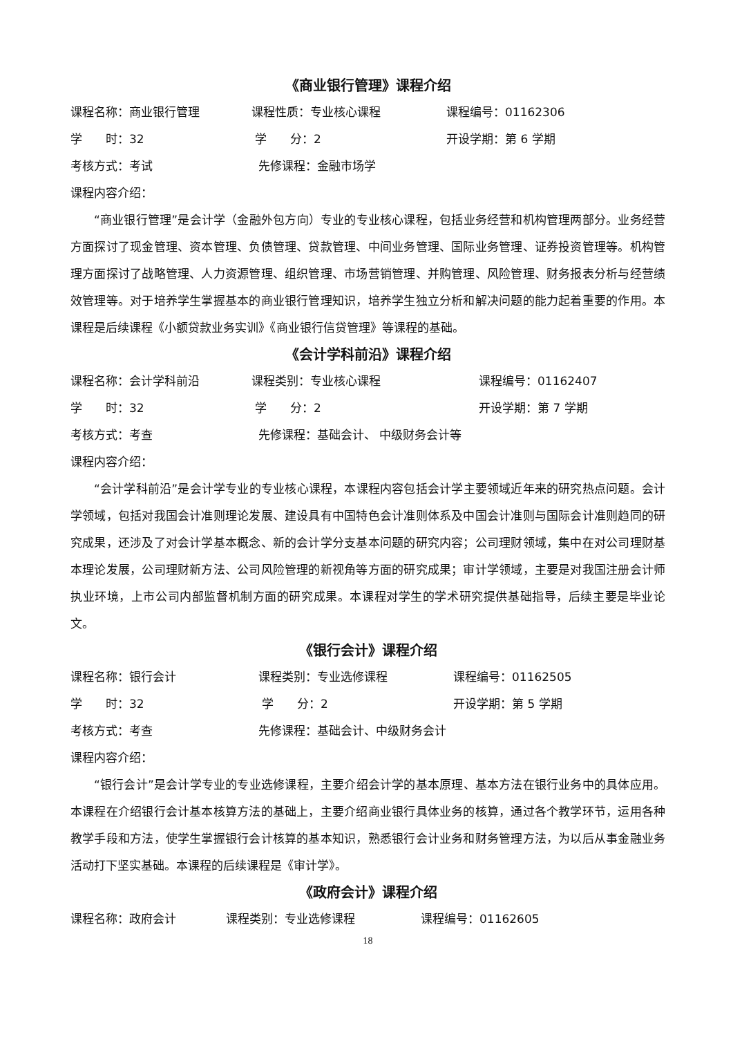《商业银行管理》课程介绍
课程名称：商业银行管理 课程性质：专业核心课程 课程编号：01162306
学　　时：32 学　　分：2 开设学期：第 6 学期
考核方式：考试 先修课程：金融市场学
课程内容介绍：
“商业银行管理”是会计学（金融外包方向）专业的专业核心课程，包括业务经营和机构管理两部分。业务经营方面探讨了现金管理、资本管理、负债管理、贷款管理、中间业务管理、国际业务管理、证券投资管理等。机构管理方面探讨了战略管理、人力资源管理、组织管理、市场营销管理、并购管理、风险管理、财务报表分析与经营绩效管理等。对于培养学生掌握基本的商业银行管理知识，培养学生独立分析和解决问题的能力起着重要的作用。本课程是后续课程《小额贷款业务实训》《商业银行信贷管理》等课程的基础。
《会计学科前沿》课程介绍
课程名称：会计学科前沿 课程类别：专业核心课程 课程编号：01162407
学　　时：32 学　　分：2 开设学期：第 7 学期
考核方式：考查 先修课程：基础会计、 中级财务会计等
课程内容介绍：
“会计学科前沿”是会计学专业的专业核心课程，本课程内容包括会计学主要领域近年来的研究热点问题。会计学领域，包括对我国会计准则理论发展、建设具有中国特色会计准则体系及中国会计准则与国际会计准则趋同的研究成果，还涉及了对会计学基本概念、新的会计学分支基本问题的研究内容；公司理财领域，集中在对公司理财基本理论发展，公司理财新方法、公司风险管理的新视角等方面的研究成果；审计学领域，主要是对我国注册会计师执业环境，上市公司内部监督机制方面的研究成果。本课程对学生的学术研究提供基础指导，后续主要是毕业论文。
《银行会计》课程介绍
课程名称：银行会计 课程类别：专业选修课程 课程编号：01162505
学　　时：32 学　　分：2 开设学期：第 5 学期
考核方式：考查 先修课程：基础会计、中级财务会计
课程内容介绍：
“银行会计”是会计学专业的专业选修课程，主要介绍会计学的基本原理、基本方法在银行业务中的具体应用。本课程在介绍银行会计基本核算方法的基础上，主要介绍商业银行具体业务的核算，通过各个教学环节，运用各种教学手段和方法，使学生掌握银行会计核算的基本知识，熟悉银行会计业务和财务管理方法，为以后从事金融业务活动打下坚实基础。本课程的后续课程是《审计学》。
《政府会计》课程介绍
课程名称：政府会计 课程类别：专业选修课程 课程编号：01162605
18